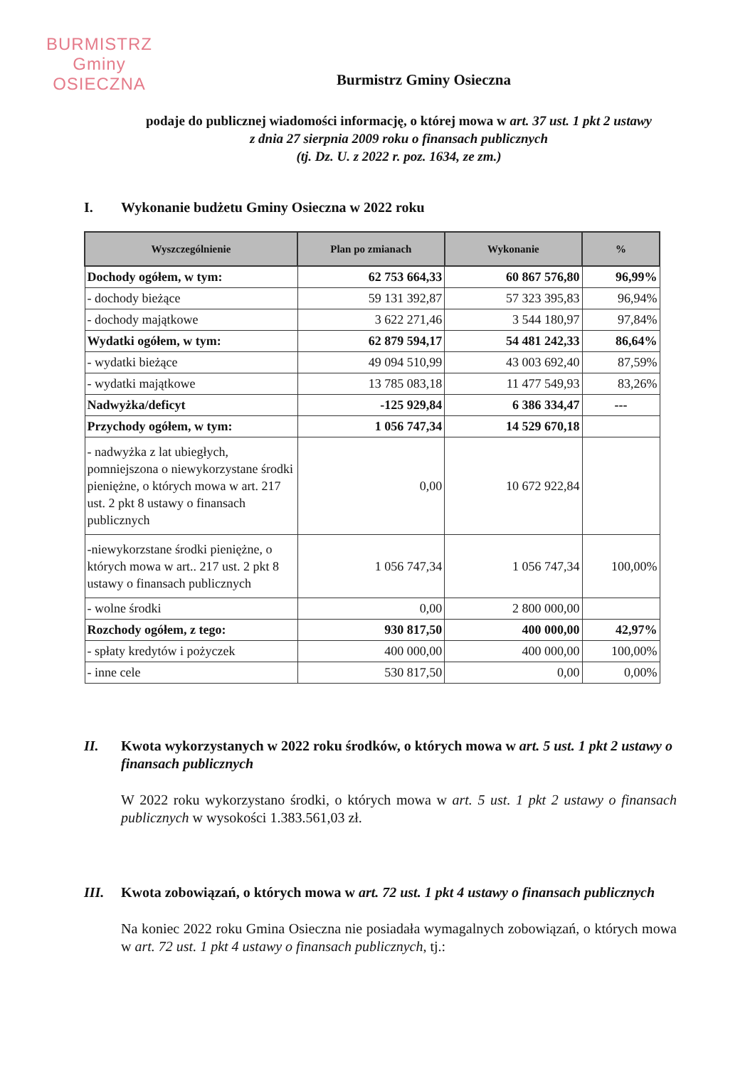BURMISTRZ
Gminy
OSIECZNA
Burmistrz Gminy Osieczna
podaje do publicznej wiadomości informację, o której mowa w art. 37 ust. 1 pkt 2 ustawy
z dnia 27 sierpnia 2009 roku o finansach publicznych
(tj. Dz. U. z 2022 r. poz. 1634, ze zm.)
I. Wykonanie budżetu Gminy Osieczna w 2022 roku
| Wyszczególnienie | Plan po zmianach | Wykonanie | % |
| --- | --- | --- | --- |
| Dochody ogółem, w tym: | 62 753 664,33 | 60 867 576,80 | 96,99% |
| - dochody bieżące | 59 131 392,87 | 57 323 395,83 | 96,94% |
| - dochody majątkowe | 3 622 271,46 | 3 544 180,97 | 97,84% |
| Wydatki ogółem, w tym: | 62 879 594,17 | 54 481 242,33 | 86,64% |
| - wydatki bieżące | 49 094 510,99 | 43 003 692,40 | 87,59% |
| - wydatki majątkowe | 13 785 083,18 | 11 477 549,93 | 83,26% |
| Nadwyżka/deficyt | -125 929,84 | 6 386 334,47 | --- |
| Przychody ogółem, w tym: | 1 056 747,34 | 14 529 670,18 | |
| - nadwyżka z lat ubiegłych, pomniejszona o niewykorzystane środki pieniężne, o których mowa w art. 217 ust. 2 pkt 8 ustawy o finansach publicznych | 0,00 | 10 672 922,84 | |
| -niewykorzstane środki pieniężne, o których mowa w art.. 217 ust. 2 pkt 8 ustawy o finansach publicznych | 1 056 747,34 | 1 056 747,34 | 100,00% |
| - wolne środki | 0,00 | 2 800 000,00 | |
| Rozchody ogółem, z tego: | 930 817,50 | 400 000,00 | 42,97% |
| - spłaty kredytów i pożyczek | 400 000,00 | 400 000,00 | 100,00% |
| - inne cele | 530 817,50 | 0,00 | 0,00% |
II. Kwota wykorzystanych w 2022 roku środków, o których mowa w art. 5 ust. 1 pkt 2 ustawy o finansach publicznych
W 2022 roku wykorzystano środki, o których mowa w art. 5 ust. 1 pkt 2 ustawy o finansach publicznych w wysokości 1.383.561,03 zł.
III. Kwota zobowiązań, o których mowa w art. 72 ust. 1 pkt 4 ustawy o finansach publicznych
Na koniec 2022 roku Gmina Osieczna nie posiadała wymagalnych zobowiązań, o których mowa w art. 72 ust. 1 pkt 4 ustawy o finansach publicznych, tj.: